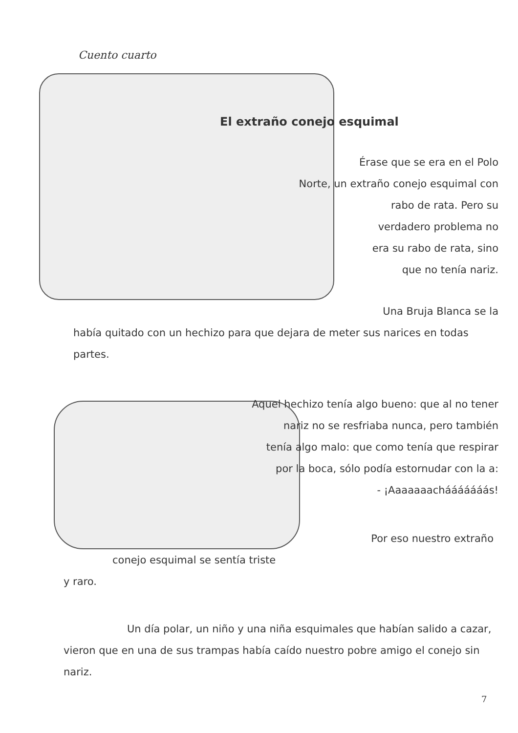Cuento cuarto
El extraño conejo esquimal
Érase que se era en el Polo
Norte, un extraño conejo esquimal con
rabo de rata. Pero su
verdadero problema no
era su rabo de rata, sino
que no tenía nariz.
Una Bruja Blanca se la
había quitado con un hechizo para que dejara de meter sus narices en todas partes.
Aquel hechizo tenía algo bueno: que al no tener
nariz no se resfriaba nunca, pero también
tenía algo malo: que como tenía que respirar
por la boca, sólo podía estornudar con la a:
- ¡Aaaaaaachááááááás!
Por eso nuestro extraño
conejo esquimal se sentía triste
y raro.
Un día polar, un niño y una niña esquimales que habían salido a cazar, vieron que en una de sus trampas había caído nuestro pobre amigo el conejo sin nariz.
7